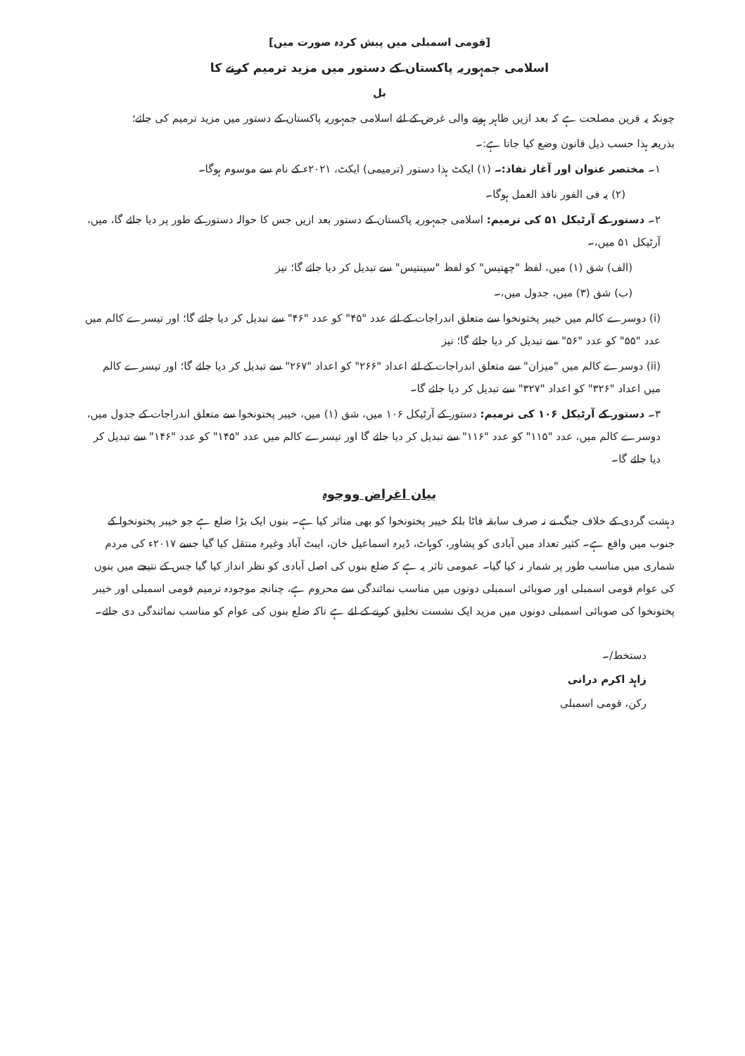[قومی اسمبلی میں پیش کردہ صورت میں]
اسلامی جمہوریہ پاکستان کے دستور میں مزید ترمیم کرنے کا
بل
چونکہ یہ قرین مصلحت ہے کہ بعد ازیں ظاہر ہونے والی غرض کے لئے اسلامی جمہوریہ پاکستان کے دستور میں مزید ترمیم کی جائے؛
بذریعہ ہذا حسب ذیل قانون وضع کیا جاتا ہے:۔
۱۔ مختصر عنوان اور آغاز نفاذ:۔ (۱) ایکٹ ہذا دستور (ترمیمی) ایکٹ، ۲۰۲۱ء کے نام سے موسوم ہوگا۔
(۲) یہ فی الفور نافذ العمل ہوگا۔
۲۔ دستور کے آرٹیکل ۵۱ کی ترمیم: اسلامی جمہوریہ پاکستان کے دستور بعد ازیں جس کا حوالہ دستور کے طور پر دیا جائے گا، میں، آرٹیکل ۵۱ میں،۔
(الف) شق (۱) میں، لفظ "چھتیس" کو لفظ "سینتیس" سے تبدیل کر دیا جائے گا؛ نیز
(ب) شق (۳) میں، جدول میں،۔
(i) دوسرے کالم میں خیبر پختونخوا سے متعلق اندراجات کے لئے عدد "۴۵" کو عدد "۴۶" سے تبدیل کر دیا جائے گا؛ اور تیسرے کالم میں عدد "۵۵" کو عدد "۵۶" سے تبدیل کر دیا جائے گا؛ نیز
(ii) دوسرے کالم میں "میزان" سے متعلق اندراجات کے لئے اعداد "۲۶۶" کو اعداد "۲۶۷" سے تبدیل کر دیا جائے گا؛ اور تیسرے کالم میں اعداد "۳۲۶" کو اعداد "۳۲۷" سے تبدیل کر دیا جائے گا۔
۳۔ دستور کے آرٹیکل ۱۰۶ کی ترمیم: دستور کے آرٹیکل ۱۰۶ میں، شق (۱) میں، خیبر پختونخوا سے متعلق اندراجات کے جدول میں، دوسرے کالم میں، عدد "۱۱۵" کو عدد "۱۱۶" سے تبدیل کر دیا جائے گا اور تیسرے کالم میں عدد "۱۴۵" کو عدد "۱۴۶" سے تبدیل کر دیا جائے گا۔
بیان اغراض ووجوہ
دہشت گردی کے خلاف جنگ نے نہ صرف سابقہ فاٹا بلکہ خیبر پختونخوا کو بھی متاثر کیا ہے۔ بنوں ایک بڑا ضلع ہے جو خیبر پختونخوا کے جنوب میں واقع ہے۔ کثیر تعداد میں آبادی کو پشاور، کوہاٹ، ڈیرہ اسماعیل خان، ایبٹ آباد وغیرہ منتقل کیا گیا جسے ۲۰۱۷ء کی مردم شماری میں مناسب طور پر شمار نہ کیا گیا۔ عمومی تاثر یہ ہے کہ ضلع بنوں کی اصل آبادی کو نظر انداز کیا گیا جس کے نتیجے میں بنوں کی عوام قومی اسمبلی اور صوبائی اسمبلی دونوں میں مناسب نمائندگی سے محروم ہے، چنانچہ موجودہ ترمیم قومی اسمبلی اور خیبر پختونخوا کی صوبائی اسمبلی دونوں میں مزید ایک نشست تخلیق کرنے کے لئے ہے تاکہ ضلع بنوں کی عوام کو مناسب نمائندگی دی جائے۔
دستخط/۔
زاہد اکرم درانی
رکن، قومی اسمبلی